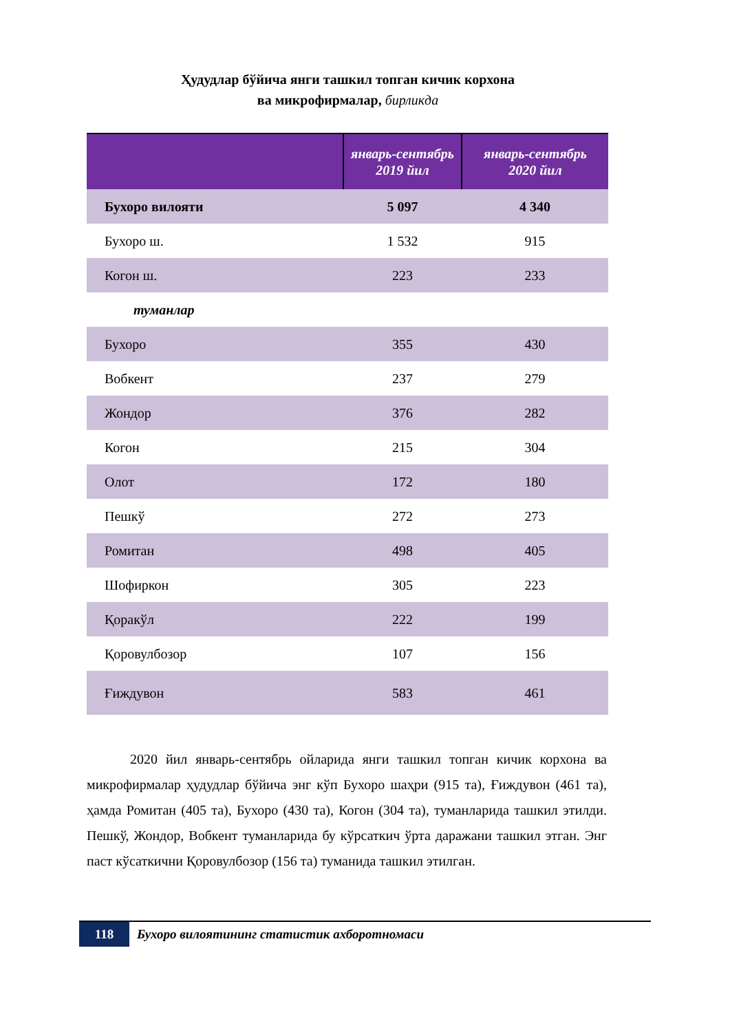Ҳудудлар бўйича янги ташкил топган кичик корхона
ва микрофирмалар, бирликда
| | январь-сентябрь 2019 йил | январь-сентябрь 2020 йил |
| --- | --- | --- |
| Бухоро вилояти | 5 097 | 4 340 |
| Бухоро ш. | 1 532 | 915 |
| Когон ш. | 223 | 233 |
| туманлар | | |
| Бухоро | 355 | 430 |
| Вобкент | 237 | 279 |
| Жондор | 376 | 282 |
| Когон | 215 | 304 |
| Олот | 172 | 180 |
| Пешкў | 272 | 273 |
| Ромитан | 498 | 405 |
| Шофиркон | 305 | 223 |
| Қоракўл | 222 | 199 |
| Қоровулбозор | 107 | 156 |
| Ғиждувон | 583 | 461 |
2020 йил январь-сентябрь ойларида янги ташкил топган кичик корхона ва микрофирмалар ҳудудлар бўйича энг кўп Бухоро шаҳри (915 та), Ғиждувон (461 та), ҳамда Ромитан (405 та), Бухоро (430 та), Когон (304 та), туманларида ташкил этилди. Пешкў, Жондор, Вобкент туманларида бу кўрсаткич ўрта даражани ташкил этган. Энг паст кўсаткични Қоровулбозор (156 та) туманида ташкил этилган.
118
Бухоро вилоятининг статистик ахборотномаси